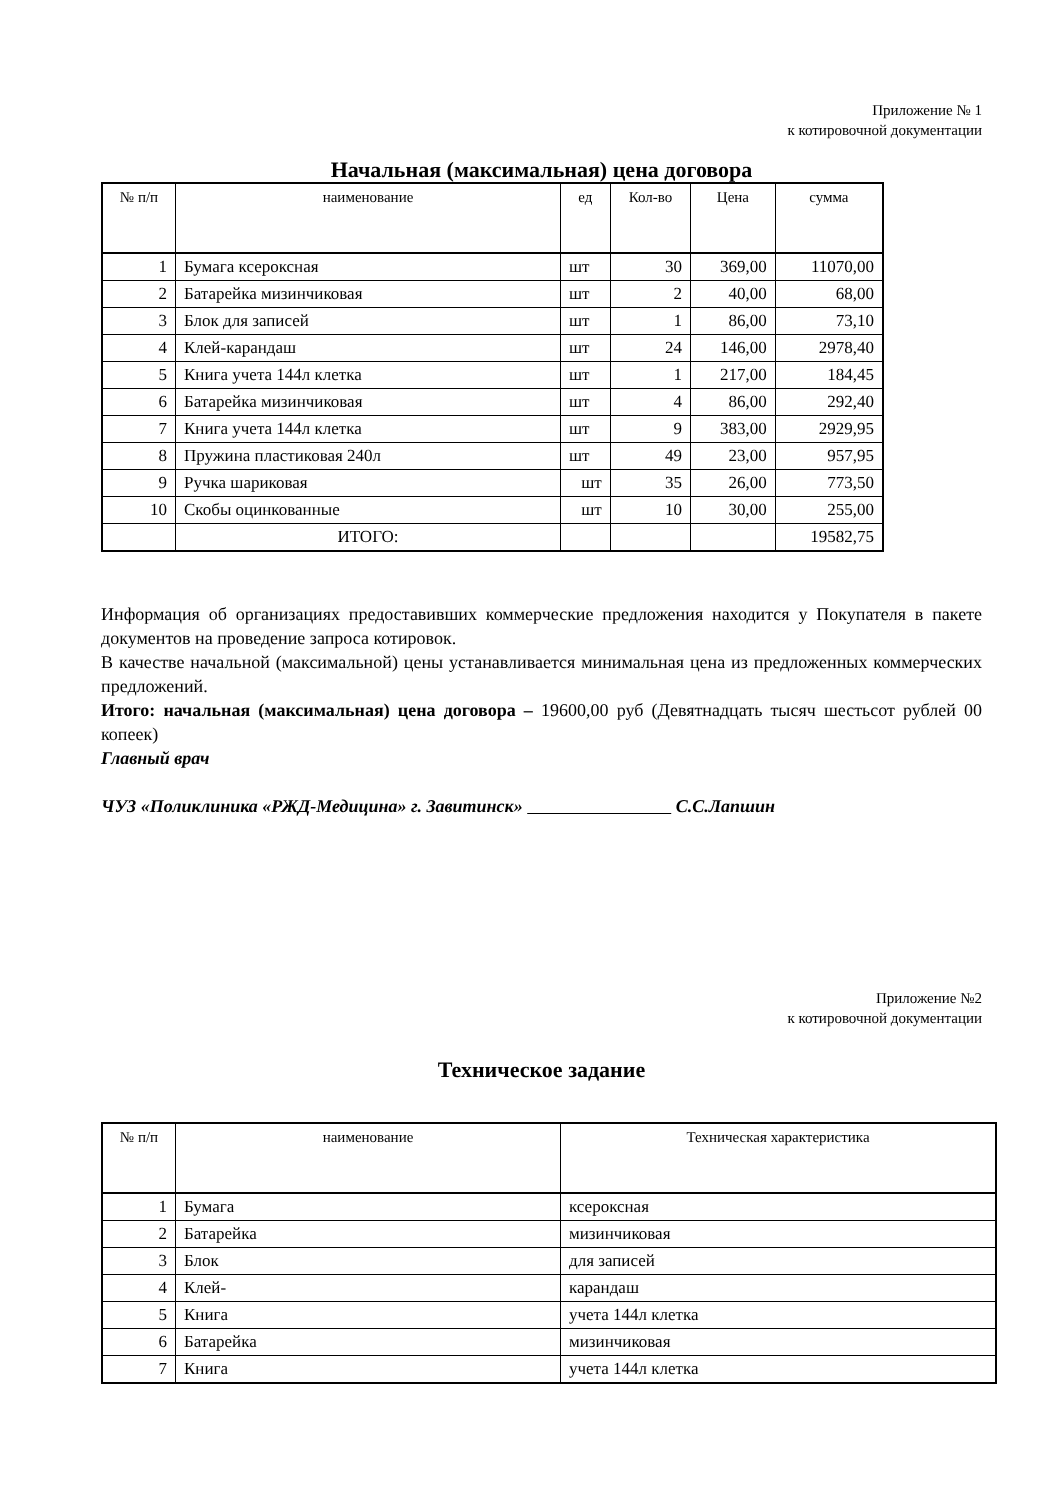Приложение № 1
к котировочной документации
Начальная (максимальная) цена договора
| № п/п | наименование | ед | Кол-во | Цена | сумма |
| --- | --- | --- | --- | --- | --- |
| 1 | Бумага ксероксная | шт | 30 | 369,00 | 11070,00 |
| 2 | Батарейка мизинчиковая | шт | 2 | 40,00 | 68,00 |
| 3 | Блок для записей | шт | 1 | 86,00 | 73,10 |
| 4 | Клей-карандаш | шт | 24 | 146,00 | 2978,40 |
| 5 | Книга учета 144л клетка | шт | 1 | 217,00 | 184,45 |
| 6 | Батарейка мизинчиковая | шт | 4 | 86,00 | 292,40 |
| 7 | Книга учета 144л клетка | шт | 9 | 383,00 | 2929,95 |
| 8 | Пружина пластиковая 240л | шт | 49 | 23,00 | 957,95 |
| 9 | Ручка шариковая | шт | 35 | 26,00 | 773,50 |
| 10 | Скобы оцинкованные | шт | 10 | 30,00 | 255,00 |
| | ИТОГО: | | | | 19582,75 |
Информация об организациях предоставивших коммерческие предложения находится у Покупателя в пакете документов на проведение запроса котировок.
В качестве начальной (максимальной) цены устанавливается минимальная цена из предложенных коммерческих предложений.
Итого: начальная (максимальная) цена договора – 19600,00 руб (Девятнадцать тысяч шестьсот рублей 00 копеек)
Главный врач
ЧУЗ «Поликлиника «РЖД-Медицина» г. Завитинск» С.С.Лапшин
Приложение №2
к котировочной документации
Техническое задание
| № п/п | наименование | Техническая характеристика |
| --- | --- | --- |
| 1 | Бумага | ксероксная |
| 2 | Батарейка | мизинчиковая |
| 3 | Блок | для записей |
| 4 | Клей- | карандаш |
| 5 | Книга | учета 144л клетка |
| 6 | Батарейка | мизинчиковая |
| 7 | Книга | учета 144л клетка |